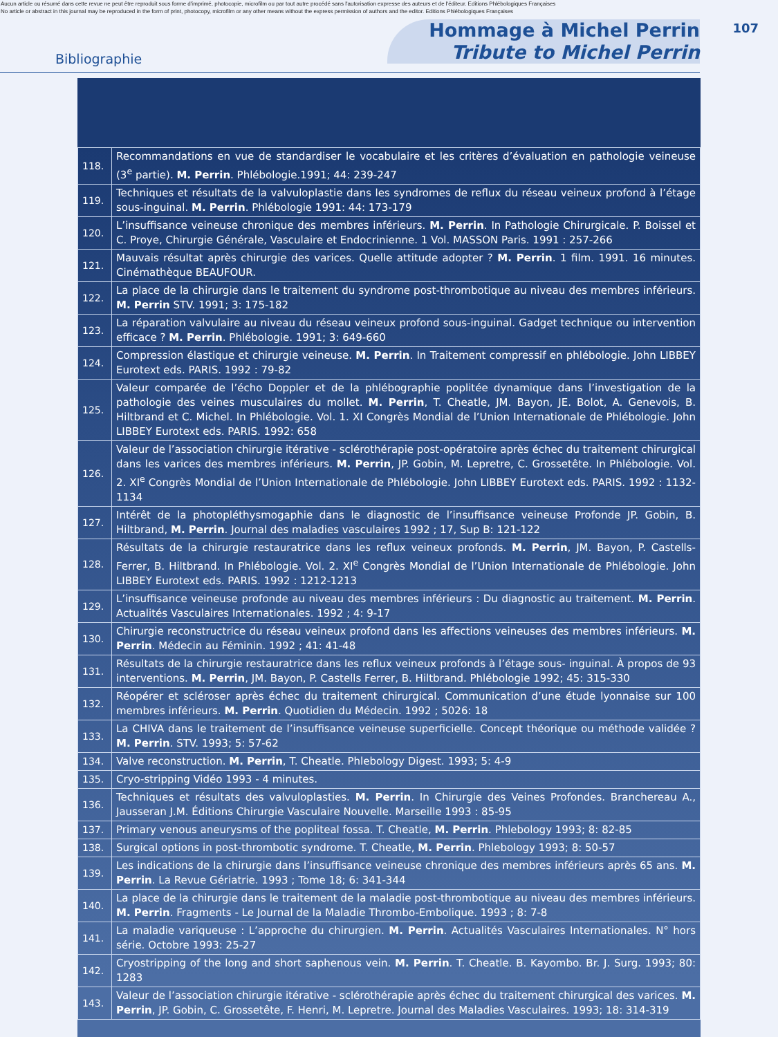Aucun article ou résumé dans cette revue ne peut être reproduit sous forme d'imprimé, photocopie, microfilm ou par tout autre procédé sans l'autorisation expresse des auteurs et de l'éditeur. Editions Phlébologiques Françaises
No article or abstract in this journal may be reproduced in the form of print, photocopy, microfilm or any other means without the express permission of authors and the editor. Editions Phlébologiques Françaises
Bibliographie
Hommage à Michel Perrin
Tribute to Michel Perrin
107
| 118. | Recommandations en vue de standardiser le vocabulaire et les critères d’évaluation en pathologie veineuse (3<sup>e</sup> partie). M. Perrin . Phlébologie.1991; 44: 239-247 |
| 119. | Techniques et résultats de la valvuloplastie dans les syndromes de reflux du réseau veineux profond à l’étage sous-inguinal. M. Perrin . Phlébologie 1991: 44: 173-179 |
| 120. | L’insuffisance veineuse chronique des membres inférieurs. M. Perrin . In Pathologie Chirurgicale. P. Boissel et C. Proye, Chirurgie Générale, Vasculaire et Endocrinienne. 1 Vol. MASSON Paris. 1991 : 257-266 |
| 121. | Mauvais résultat après chirurgie des varices. Quelle attitude adopter ? M. Perrin . 1 film. 1991. 16 minutes. Cinémathèque BEAUFOUR. |
| 122. | La place de la chirurgie dans le traitement du syndrome post-thrombotique au niveau des membres inférieurs. M. Perrin STV. 1991; 3: 175-182 |
| 123. | La réparation valvulaire au niveau du réseau veineux profond sous-inguinal. Gadget technique ou intervention efficace ? M. Perrin . Phlébologie. 1991; 3: 649-660 |
| 124. | Compression élastique et chirurgie veineuse. M. Perrin . In Traitement compressif en phlébologie. John LIBBEY Eurotext eds. PARIS. 1992 : 79-82 |
| 125. | Valeur comparée de l’écho Doppler et de la phlébographie poplitée dynamique dans l’investigation de la pathologie des veines musculaires du mollet. M. Perrin , T. Cheatle, JM. Bayon, JE. Bolot, A. Genevois, B. Hiltbrand et C. Michel. In Phlébologie. Vol. 1. XI Congrès Mondial de l’Union Internationale de Phlébologie. John LIBBEY Eurotext eds. PARIS. 1992: 658 |
| 126. | Valeur de l’association chirurgie itérative - sclérothérapie post-opératoire après échec du traitement chirurgical dans les varices des membres inférieurs. M. Perrin , JP. Gobin, M. Lepretre, C. Grossetête. In Phlébologie. Vol. 2. XI<sup>e</sup> Congrès Mondial de l’Union Internationale de Phlébologie. John LIBBEY Eurotext eds. PARIS. 1992 : 1132-1134 |
| 127. | Intérêt de la photopléthysmogaphie dans le diagnostic de l’insuffisance veineuse Profonde JP. Gobin, B. Hiltbrand, M. Perrin . Journal des maladies vasculaires 1992 ; 17, Sup B: 121-122 |
| 128. | Résultats de la chirurgie restauratrice dans les reflux veineux profonds. M. Perrin , JM. Bayon, P. Castells-Ferrer, B. Hiltbrand. In Phlébologie. Vol. 2. XI<sup>e</sup> Congrès Mondial de l’Union Internationale de Phlébologie. John LIBBEY Eurotext eds. PARIS. 1992 : 1212-1213 |
| 129. | L’insuffisance veineuse profonde au niveau des membres inférieurs : Du diagnostic au traitement. M. Perrin . Actualités Vasculaires Internationales. 1992 ; 4: 9-17 |
| 130. | Chirurgie reconstructrice du réseau veineux profond dans les affections veineuses des membres inférieurs. M. Perrin . Médecin au Féminin. 1992 ; 41: 41-48 |
| 131. | Résultats de la chirurgie restauratrice dans les reflux veineux profonds à l’étage sous- inguinal. À propos de 93 interventions. M. Perrin , JM. Bayon, P. Castells Ferrer, B. Hiltbrand. Phlébologie 1992; 45: 315-330 |
| 132. | Réopérer et scléroser après échec du traitement chirurgical. Communication d’une étude lyonnaise sur 100 membres inférieurs. M. Perrin . Quotidien du Médecin. 1992 ; 5026: 18 |
| 133. | La CHIVA dans le traitement de l’insuffisance veineuse superficielle. Concept théorique ou méthode validée ? M. Perrin . STV. 1993; 5: 57-62 |
| 134. | Valve reconstruction. M. Perrin , T. Cheatle. Phlebology Digest. 1993; 5: 4-9 |
| 135. | Cryo-stripping Vidéo 1993 - 4 minutes. |
| 136. | Techniques et résultats des valvuloplasties. M. Perrin . In Chirurgie des Veines Profondes. Branchereau A., Jausseran J.M. Éditions Chirurgie Vasculaire Nouvelle. Marseille 1993 : 85-95 |
| 137. | Primary venous aneurysms of the popliteal fossa. T. Cheatle, M. Perrin . Phlebology 1993; 8: 82-85 |
| 138. | Surgical options in post-thrombotic syndrome. T. Cheatle, M. Perrin . Phlebology 1993; 8: 50-57 |
| 139. | Les indications de la chirurgie dans l’insuffisance veineuse chronique des membres inférieurs après 65 ans. M. Perrin . La Revue Gériatrie. 1993 ; Tome 18; 6: 341-344 |
| 140. | La place de la chirurgie dans le traitement de la maladie post-thrombotique au niveau des membres inférieurs. M. Perrin . Fragments - Le Journal de la Maladie Thrombo-Embolique. 1993 ; 8: 7-8 |
| 141. | La maladie variqueuse : L’approche du chirurgien. M. Perrin . Actualités Vasculaires Internationales. N° hors série. Octobre 1993: 25-27 |
| 142. | Cryostripping of the long and short saphenous vein. M. Perrin . T. Cheatle. B. Kayombo. Br. J. Surg. 1993; 80: 1283 |
| 143. | Valeur de l’association chirurgie itérative - sclérothérapie après échec du traitement chirurgical des varices. M. Perrin , JP. Gobin, C. Grossetête, F. Henri, M. Lepretre. Journal des Maladies Vasculaires. 1993; 18: 314-319 |